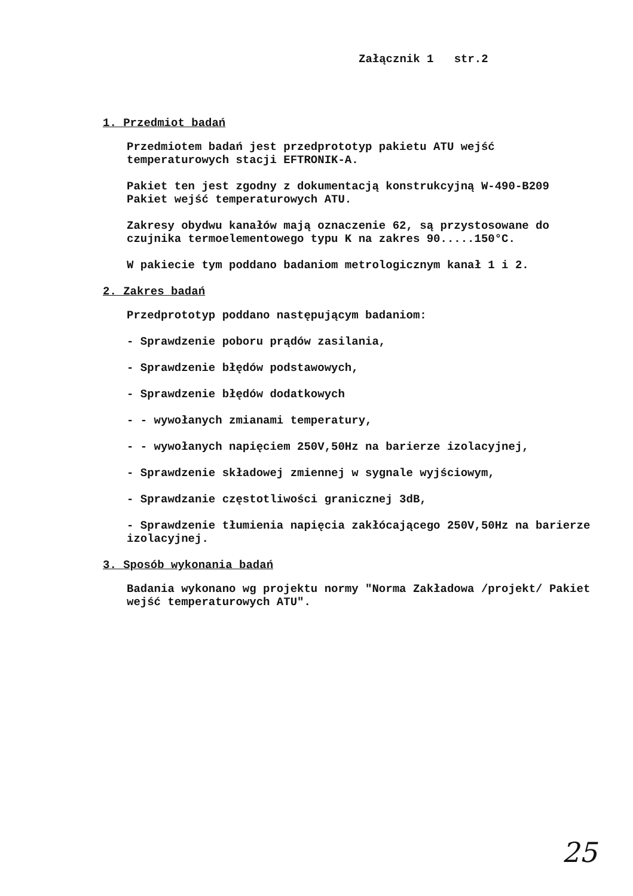Załącznik 1 str.2
1. Przedmiot badań
Przedmiotem badań jest przedprototyp pakietu ATU wejść temperaturowych stacji EFTRONIK-A.
Pakiet ten jest zgodny z dokumentacją konstrukcyjną W-490-B209 Pakiet wejść temperaturowych ATU.
Zakresy obydwu kanałów mają oznaczenie 62, są przystosowane do czujnika termoelementowego typu K na zakres 90.....150°C.
W pakiecie tym poddano badaniom metrologicznym kanał 1 i 2.
2. Zakres badań
Przedprototyp poddano następującym badaniom:
- Sprawdzenie poboru prądów zasilania,
- Sprawdzenie błędów podstawowych,
- Sprawdzenie błędów dodatkowych
- - wywołanych zmianami temperatury,
- - wywołanych napięciem 250V,50Hz na barierze izolacyjnej,
- Sprawdzenie składowej zmiennej w sygnale wyjściowym,
- Sprawdzanie częstotliwości granicznej 3dB,
- Sprawdzenie tłumienia napięcia zakłócającego 250V,50Hz na barierze izolacyjnej.
3. Sposób wykonania badań
Badania wykonano wg projektu normy "Norma Zakładowa /projekt/ Pakiet wejść temperaturowych ATU".
25